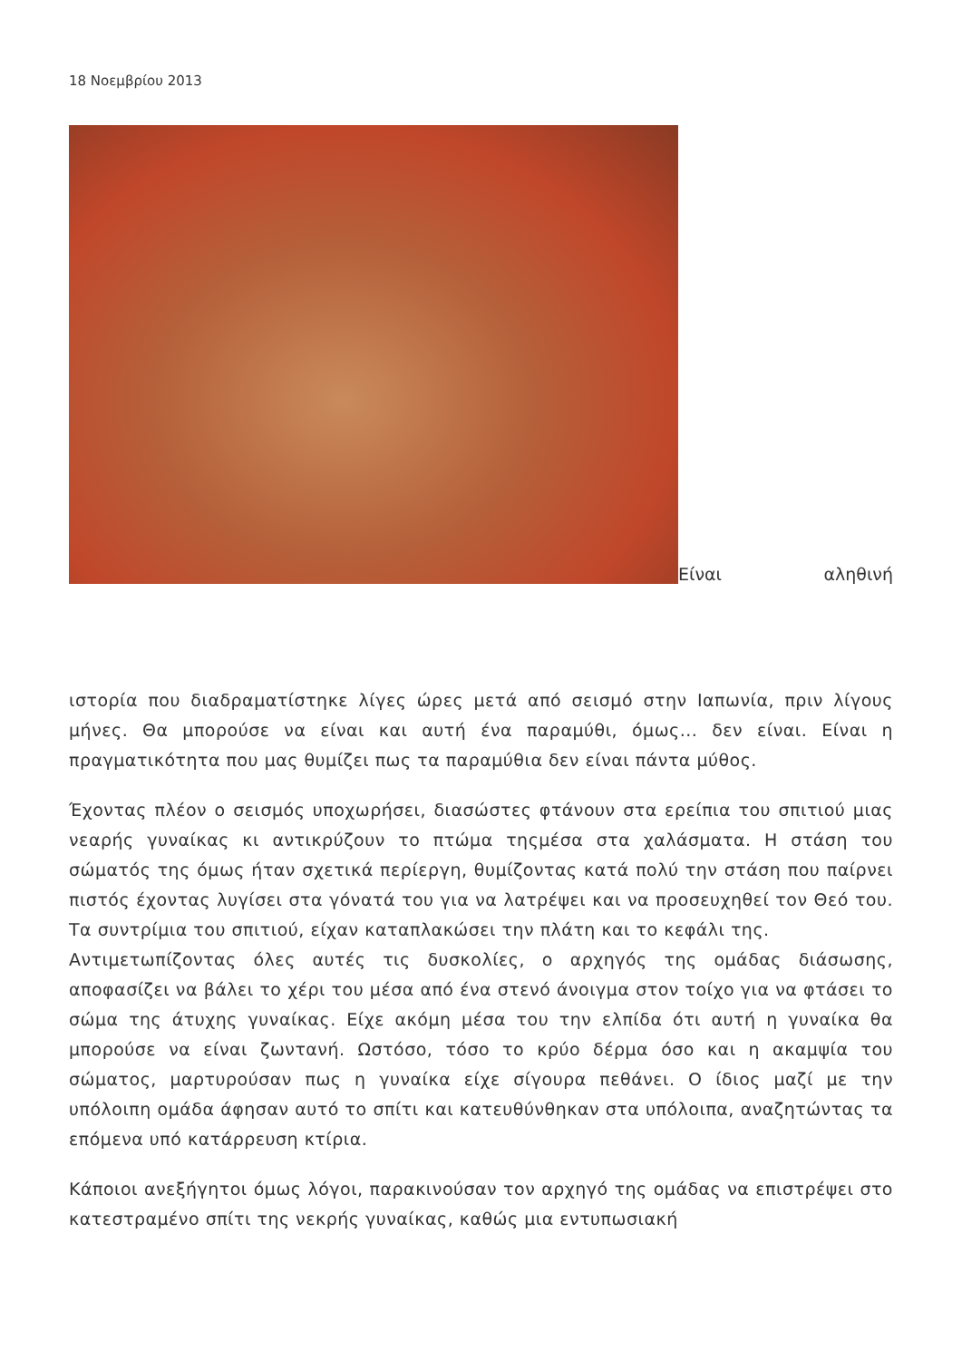18 Νοεμβρίου 2013
Είναι αληθινή
ιστορία που διαδραματίστηκε λίγες ώρες μετά από σεισμό στην Ιαπωνία, πριν λίγους μήνες. Θα μπορούσε να είναι και αυτή ένα παραμύθι, όμως... δεν είναι. Είναι η πραγματικότητα που μας θυμίζει πως τα παραμύθια δεν είναι πάντα μύθος.
Έχοντας πλέον ο σεισμός υποχωρήσει, διασώστες φτάνουν στα ερείπια του σπιτιού μιας νεαρής γυναίκας κι αντικρύζουν το πτώμα τηςμέσα στα χαλάσματα. Η στάση του σώματός της όμως ήταν σχετικά περίεργη, θυμίζοντας κατά πολύ την στάση που παίρνει πιστός έχοντας λυγίσει στα γόνατά του για να λατρέψει και να προσευχηθεί τον Θεό του. Τα συντρίμια του σπιτιού, είχαν καταπλακώσει την πλάτη και το κεφάλι της.
Αντιμετωπίζοντας όλες αυτές τις δυσκολίες, ο αρχηγός της ομάδας διάσωσης, αποφασίζει να βάλει το χέρι του μέσα από ένα στενό άνοιγμα στον τοίχο για να φτάσει το σώμα της άτυχης γυναίκας. Είχε ακόμη μέσα του την ελπίδα ότι αυτή η γυναίκα θα μπορούσε να είναι ζωντανή. Ωστόσο, τόσο το κρύο δέρμα όσο και η ακαμψία του σώματος, μαρτυρούσαν πως η γυναίκα είχε σίγουρα πεθάνει. Ο ίδιος μαζί με την υπόλοιπη ομάδα άφησαν αυτό το σπίτι και κατευθύνθηκαν στα υπόλοιπα, αναζητώντας τα επόμενα υπό κατάρρευση κτίρια.
Κάποιοι ανεξήγητοι όμως λόγοι, παρακινούσαν τον αρχηγό της ομάδας να επιστρέψει στο κατεστραμένο σπίτι της νεκρής γυναίκας, καθώς μια εντυπωσιακή